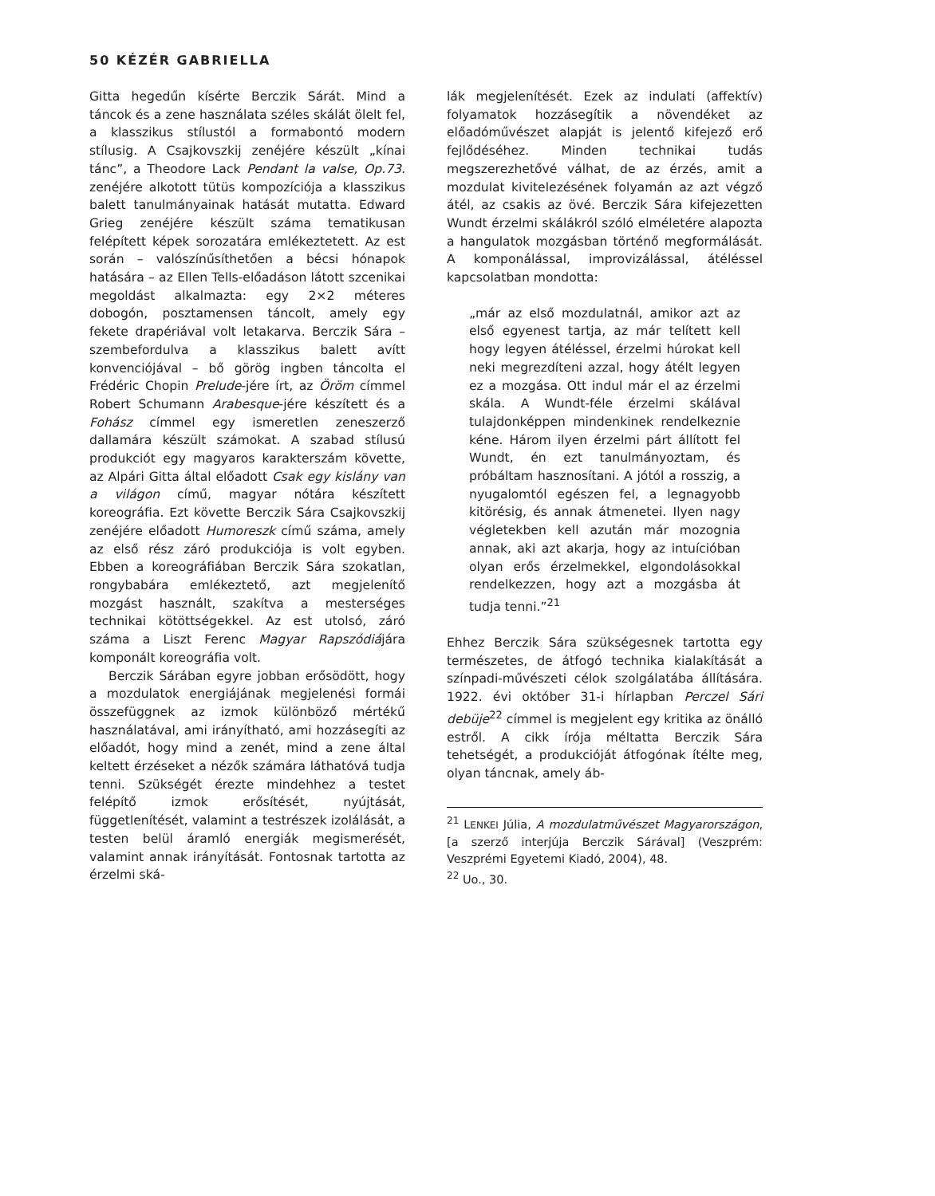50 KÉZÉR GABRIELLA
Gitta hegedűn kísérte Berczik Sárát. Mind a táncok és a zene használata széles skálát ölelt fel, a klasszikus stílustól a formabontó modern stílusig. A Csajkovszkij zenéjére készült „kínai tánc”, a Theodore Lack Pendant la valse, Op.73. zenéjére alkotott tütüs kompozíciója a klasszikus balett tanulmányainak hatását mutatta. Edward Grieg zenéjére készült száma tematikusan felépített képek sorozatára emlékeztetett. Az est során – valószínűsíthetően a bécsi hónapok hatására – az Ellen Tells-előadáson látott szcenikai megoldást alkalmazta: egy 2×2 méteres dobogón, posztamensen táncolt, amely egy fekete drapériával volt letakarva. Berczik Sára – szembefordulva a klasszikus balett avítt konvenciójával – bő görög ingben táncolta el Frédéric Chopin Prelude-jére írt, az Öröm címmel Robert Schumann Arabesque-jére készített és a Fohász címmel egy ismeretlen zeneszerző dallamára készült számokat. A szabad stílusú produkciót egy magyaros karakterszám követte, az Alpári Gitta által előadott Csak egy kislány van a világon című, magyar nótára készített koreográfia. Ezt követte Berczik Sára Csajkovszkij zenéjére előadott Humoreszk című száma, amely az első rész záró produkciója is volt egyben. Ebben a koreográfiában Berczik Sára szokatlan, rongybabára emlékeztető, azt megjelenítő mozgást használt, szakítva a mesterséges technikai kötöttségekkel. Az est utolsó, záró száma a Liszt Ferenc Magyar Rapszódiájára komponált koreográfia volt.
Berczik Sárában egyre jobban erősödött, hogy a mozdulatok energiájának megjelenési formái összefüggnek az izmok különböző mértékű használatával, ami irányítható, ami hozzásegíti az előadót, hogy mind a zenét, mind a zene által keltett érzéseket a nézők számára láthatóvá tudja tenni. Szükségét érezte mindehhez a testet felépítő izmok erősítését, nyújtását, függetlenítését, valamint a testrészek izolálását, a testen belül áramló energiák megismerését, valamint annak irányítását. Fontosnak tartotta az érzelmi ská-
lák megjelenítését. Ezek az indulati (affektív) folyamatok hozzásegítik a növendéket az előadóművészet alapját is jelentő kifejező erő fejlődéséhez. Minden technikai tudás megszerezhetővé válhat, de az érzés, amit a mozdulat kivitelezésének folyamán az azt végző átél, az csakis az övé. Berczik Sára kifejezetten Wundt érzelmi skálákról szóló elméletére alapozta a hangulatok mozgásban történő megformálását. A komponálással, improvizálással, átéléssel kapcsolatban mondotta:
„már az első mozdulatnál, amikor azt az első egyenest tartja, az már telített kell hogy legyen átéléssel, érzelmi húrokat kell neki megrezdíteni azzal, hogy átélt legyen ez a mozgása. Ott indul már el az érzelmi skála. A Wundt-féle érzelmi skálával tulajdonképpen mindenkinek rendelkeznie kéne. Három ilyen érzelmi párt állított fel Wundt, én ezt tanulmányoztam, és próbáltam hasznosítani. A jótól a rosszig, a nyugalomtól egészen fel, a legnagyobb kitörésig, és annak átmenetei. Ilyen nagy végletekben kell azután már mozognia annak, aki azt akarja, hogy az intuícióban olyan erős érzelmekkel, elgondolásokkal rendelkezzen, hogy azt a mozgásba át tudja tenni.”<sup>21</sup>
Ehhez Berczik Sára szükségesnek tartotta egy természetes, de átfogó technika kialakítását a színpadi-művészeti célok szolgálatába állítására. 1922. évi október 31-i hírlapban Perczel Sári debüje<sup>22</sup> címmel is megjelent egy kritika az önálló estről. A cikk írója méltatta Berczik Sára tehetségét, a produkcióját átfogónak ítélte meg, olyan táncnak, amely áb-
<sup>21</sup> LENKEI Júlia, A mozdulatművészet Magyarországon, [a szerző interjúja Berczik Sárával] (Veszprém: Veszprémi Egyetemi Kiadó, 2004), 48.
<sup>22</sup> Uo., 30.